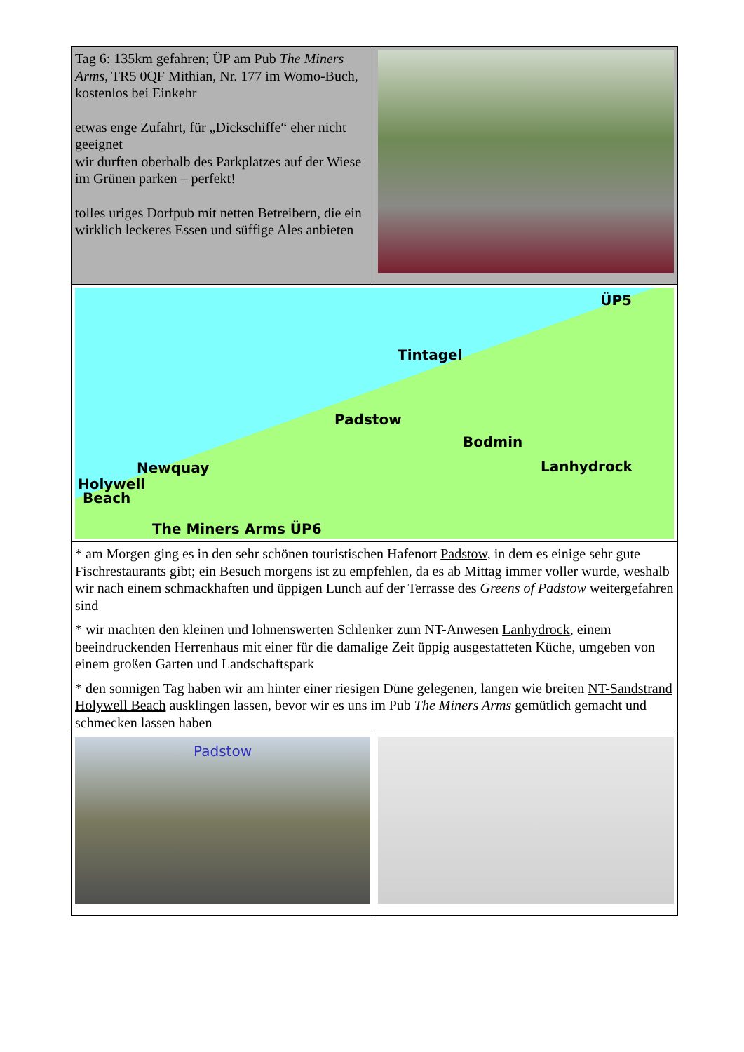| Tag 6: 135km gefahren; ÜP am Pub The Miners Arms , TR5 0QF Mithian, Nr. 177 im Womo-Buch, kostenlos bei Einkehr etwas enge Zufahrt, für „Dickschiffe“ eher nicht geeignet wir durften oberhalb des Parkplatzes auf der Wiese im Grünen parken – perfekt! tolles uriges Dorfpub mit netten Betreibern, die ein wirklich leckeres Essen und süffige Ales anbieten | REAL ALE FINE WINE Welcome Traditional CORNISH PUB CAR PARK BEER GARDEN THE MINERS ARMS MITHIAN BRIT STOPS |
| ÜP5 Tintagel Padstow Bodmin Lanhydrock Newquay Holywell Beach The Miners Arms ÜP6 | |
| * am Morgen ging es in den sehr schönen touristischen Hafenort Padstow , in dem es einige sehr gute Fischrestaurants gibt; ein Besuch morgens ist zu empfehlen, da es ab Mittag immer voller wurde, weshalb wir nach einem schmackhaften und üppigen Lunch auf der Terrasse des Greens of Padstow weitergefahren sind * wir machten den kleinen und lohnenswerten Schlenker zum NT-Anwesen Lanhydrock , einem beeindruckenden Herrenhaus mit einer für die damalige Zeit üppig ausgestatteten Küche, umgeben von einem großen Garten und Landschaftspark * den sonnigen Tag haben wir am hinter einer riesigen Düne gelegenen, langen wie breiten NT-Sandstrand Holywell Beach ausklingen lassen, bevor wir es uns im Pub The Miners Arms gemütlich gemacht und schmecken lassen haben | |
| Padstow | |